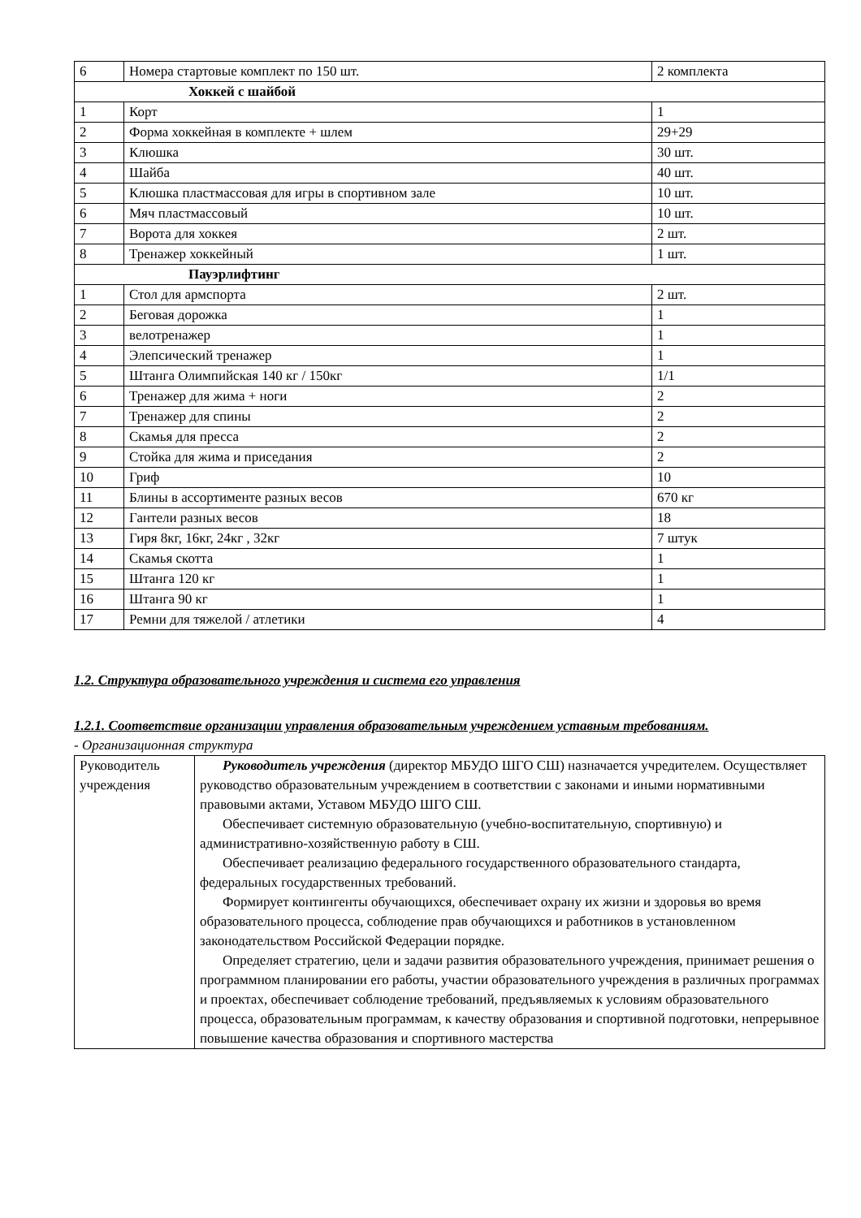| 6 | Номера стартовые комплект по 150 шт. | 2 комплекта |
| Хоккей с шайбой | | |
| 1 | Корт | 1 |
| 2 | Форма хоккейная в комплекте + шлем | 29+29 |
| 3 | Клюшка | 30 шт. |
| 4 | Шайба | 40 шт. |
| 5 | Клюшка пластмассовая для игры в спортивном зале | 10 шт. |
| 6 | Мяч пластмассовый | 10 шт. |
| 7 | Ворота для хоккея | 2 шт. |
| 8 | Тренажер хоккейный | 1 шт. |
| Пауэрлифтинг | | |
| 1 | Стол для армспорта | 2 шт. |
| 2 | Беговая дорожка | 1 |
| 3 | велотренажер | 1 |
| 4 | Элепсический тренажер | 1 |
| 5 | Штанга Олимпийская 140 кг / 150кг | 1/1 |
| 6 | Тренажер для жима + ноги | 2 |
| 7 | Тренажер для спины | 2 |
| 8 | Скамья для пресса | 2 |
| 9 | Стойка для жима и приседания | 2 |
| 10 | Гриф | 10 |
| 11 | Блины в ассортименте разных весов | 670 кг |
| 12 | Гантели разных весов | 18 |
| 13 | Гиря 8кг, 16кг, 24кг , 32кг | 7 штук |
| 14 | Скамья скотта | 1 |
| 15 | Штанга 120 кг | 1 |
| 16 | Штанга 90 кг | 1 |
| 17 | Ремни для тяжелой / атлетики | 4 |
1.2. Структура образовательного учреждения и система его управления
1.2.1. Соответствие организации управления образовательным учреждением уставным требованиям.
- Организационная структура
| Руководитель учреждения | Руководитель учреждения (директор МБУДО ШГО СШ) назначается учредителем. Осуществляет руководство образовательным учреждением в соответствии с законами и иными нормативными правовыми актами, Уставом МБУДО ШГО СШ. Обеспечивает системную образовательную (учебно-воспитательную, спортивную) и административно-хозяйственную работу в СШ. Обеспечивает реализацию федерального государственного образовательного стандарта, федеральных государственных требований. Формирует контингенты обучающихся, обеспечивает охрану их жизни и здоровья во время образовательного процесса, соблюдение прав обучающихся и работников в установленном законодательством Российской Федерации порядке. Определяет стратегию, цели и задачи развития образовательного учреждения, принимает решения о программном планировании его работы, участии образовательного учреждения в различных программах и проектах, обеспечивает соблюдение требований, предъявляемых к условиям образовательного процесса, образовательным программам, к качеству образования и спортивной подготовки, непрерывное повышение качества образования и спортивного мастерства |